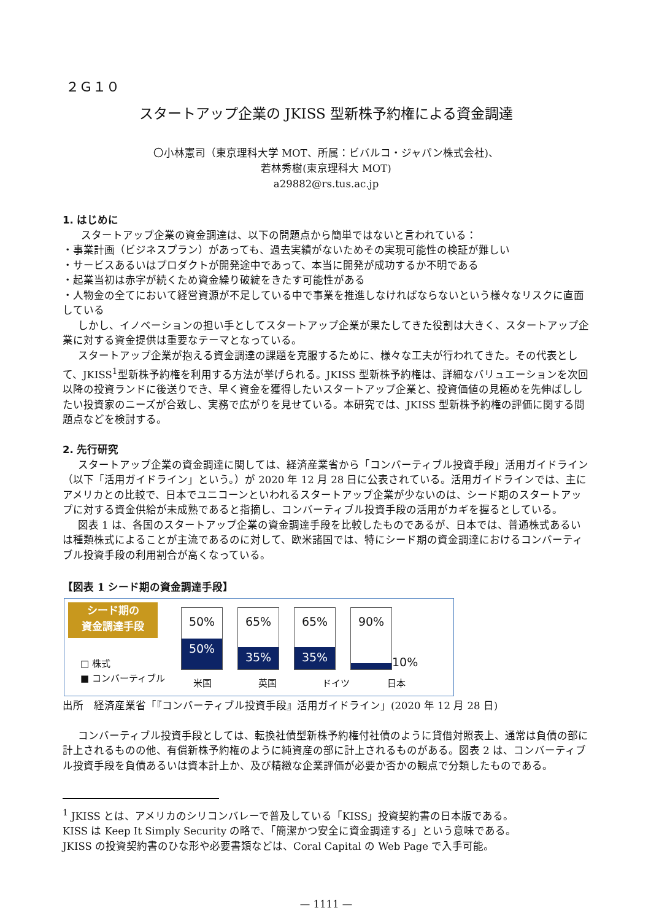２Ｇ１０
スタートアップ企業の JKISS 型新株予約権による資金調達
〇小林憲司（東京理科大学 MOT、所属：ビバルコ・ジャパン株式会社)、
若林秀樹(東京理科大 MOT)
a29882@rs.tus.ac.jp
1. はじめに
スタートアップ企業の資金調達は、以下の問題点から簡単ではないと言われている：
・事業計画（ビジネスプラン）があっても、過去実績がないためその実現可能性の検証が難しい
・サービスあるいはプロダクトが開発途中であって、本当に開発が成功するか不明である
・起業当初は赤字が続くため資金繰り破綻をきたす可能性がある
・人物金の全てにおいて経営資源が不足している中で事業を推進しなければならないという様々なリスクに直面している
しかし、イノベーションの担い手としてスタートアップ企業が果たしてきた役割は大きく、スタートアップ企業に対する資金提供は重要なテーマとなっている。
スタートアップ企業が抱える資金調達の課題を克服するために、様々な工夫が行われてきた。その代表として、JKISS<sup>1</sup>型新株予約権を利用する方法が挙げられる。JKISS 型新株予約権は、詳細なバリュエーションを次回以降の投資ランドに後送りでき、早く資金を獲得したいスタートアップ企業と、投資価値の見極めを先伸ばししたい投資家のニーズが合致し、実務で広がりを見せている。本研究では、JKISS 型新株予約権の評価に関する問題点などを検討する。
2. 先行研究
スタートアップ企業の資金調達に関しては、経済産業省から「コンバーティブル投資手段」活用ガイドライン（以下「活用ガイドライン」という。）が 2020 年 12 月 28 日に公表されている。活用ガイドラインでは、主にアメリカとの比較で、日本でユニコーンといわれるスタートアップ企業が少ないのは、シード期のスタートアップに対する資金供給が未成熟であると指摘し、コンバーティブル投資手段の活用がカギを握るとしている。
図表 1 は、各国のスタートアップ企業の資金調達手段を比較したものであるが、日本では、普通株式あるいは種類株式によることが主流であるのに対して、欧米諸国では、特にシード期の資金調達におけるコンバーティブル投資手段の利用割合が高くなっている。
【図表 1 シード期の資金調達手段】
シード期の
資金調達手段
□ 株式
■ コンバーティブル
50%
50%
65%
35%
65%
35%
90%
10%
米国 英国 ドイツ 日本
出所　経済産業省「『コンバーティブル投資手段』活用ガイドライン」(2020 年 12 月 28 日)
コンバーティブル投資手段としては、転換社債型新株予約権付社債のように貸借対照表上、通常は負債の部に計上されるものの他、有償新株予約権のように純資産の部に計上されるものがある。図表 2 は、コンバーティブル投資手段を負債あるいは資本計上か、及び精緻な企業評価が必要か否かの観点で分類したものである。
<sup>1</sup> JKISS とは、アメリカのシリコンバレーで普及している「KISS」投資契約書の日本版である。
KISS は Keep It Simply Security の略で、「簡潔かつ安全に資金調達する」という意味である。
JKISS の投資契約書のひな形や必要書類などは、Coral Capital の Web Page で入手可能。
— 1111 —